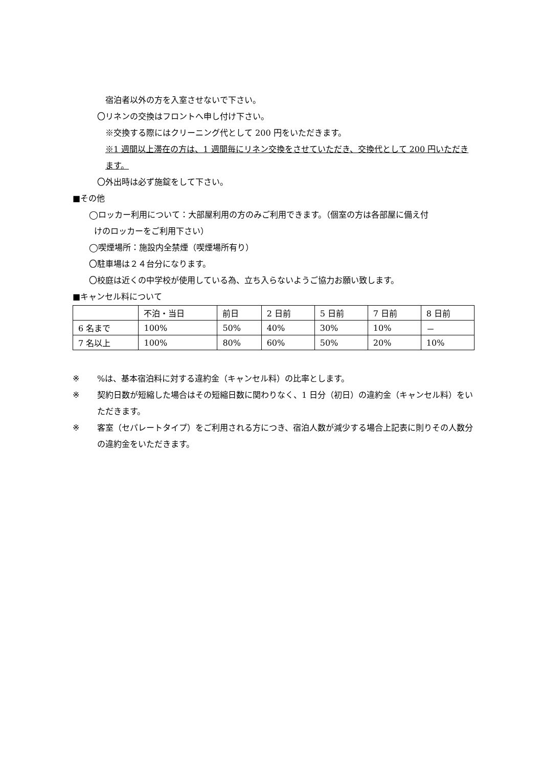宿泊者以外の方を入室させないで下さい。
〇リネンの交換はフロントへ申し付け下さい。
※交換する際にはクリーニング代として 200 円をいただきます。
※1 週間以上滞在の方は、1 週間毎にリネン交換をさせていただき、交換代として 200 円いただきます。
〇外出時は必ず施錠をして下さい。
■その他
◯ロッカー利用について：大部屋利用の方のみご利用できます。（個室の方は各部屋に備え付
けのロッカーをご利用下さい）
◯喫煙場所：施設内全禁煙（喫煙場所有り）
〇駐車場は２４台分になります。
〇校庭は近くの中学校が使用している為、立ち入らないようご協力お願い致します。
■キャンセル料について
| | 不泊・当日 | 前日 | 2 日前 | 5 日前 | 7 日前 | 8 日前 |
| 6 名まで | 100% | 50% | 40% | 30% | 10% | － |
| 7 名以上 | 100% | 80% | 60% | 50% | 20% | 10% |
※%は、基本宿泊料に対する違約金（キャンセル料）の比率とします。
※ 契約日数が短縮した場合はその短縮日数に関わりなく、1 日分（初日）の違約金（キャンセル料）をいただきます。
※ 客室（セパレートタイプ）をご利用される方につき、宿泊人数が減少する場合上記表に則りその人数分の違約金をいただきます。